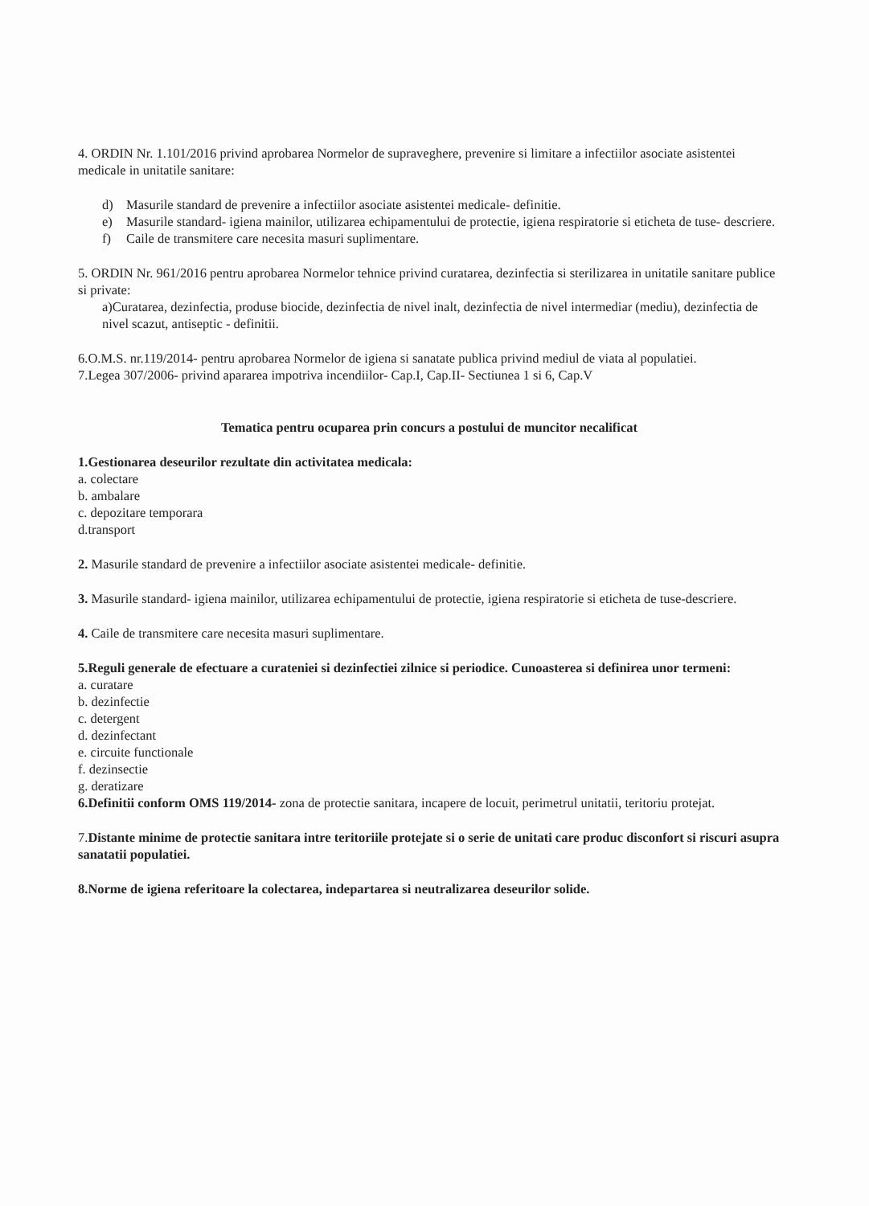4. ORDIN Nr. 1.101/2016 privind aprobarea Normelor de supraveghere, prevenire si limitare a infectiilor asociate asistentei medicale in unitatile sanitare:
d) Masurile standard de prevenire a infectiilor asociate asistentei medicale- definitie.
e) Masurile standard- igiena mainilor, utilizarea echipamentului de protectie, igiena respiratorie si eticheta de tuse- descriere.
f) Caile de transmitere care necesita masuri suplimentare.
5. ORDIN Nr. 961/2016 pentru aprobarea Normelor tehnice privind curatarea, dezinfectia si sterilizarea in unitatile sanitare publice si private:
a)Curatarea, dezinfectia, produse biocide, dezinfectia de nivel inalt, dezinfectia de nivel intermediar (mediu), dezinfectia de nivel scazut, antiseptic - definitii.
6.O.M.S. nr.119/2014- pentru aprobarea Normelor de igiena si sanatate publica privind mediul de viata al populatiei.
7.Legea 307/2006- privind apararea impotriva incendiilor- Cap.I, Cap.II- Sectiunea 1 si 6, Cap.V
Tematica pentru ocuparea prin concurs a postului de muncitor necalificat
1.Gestionarea deseurilor rezultate din activitatea medicala:
a. colectare
b. ambalare
c. depozitare temporara
d.transport
2. Masurile standard de prevenire a infectiilor asociate asistentei medicale- definitie.
3. Masurile standard- igiena mainilor, utilizarea echipamentului de protectie, igiena respiratorie si eticheta de tuse-descriere.
4. Caile de transmitere care necesita masuri suplimentare.
5.Reguli generale de efectuare a curateniei si dezinfectiei zilnice si periodice. Cunoasterea si definirea unor termeni:
a. curatare
b. dezinfectie
c. detergent
d. dezinfectant
e. circuite functionale
f. dezinsectie
g. deratizare
6.Definitii conform OMS 119/2014- zona de protectie sanitara, incapere de locuit, perimetrul unitatii, teritoriu protejat.
7.Distante minime de protectie sanitara intre teritoriile protejate si o serie de unitati care produc disconfort si riscuri asupra sanatatii populatiei.
8.Norme de igiena referitoare la colectarea, indepartarea si neutralizarea deseurilor solide.